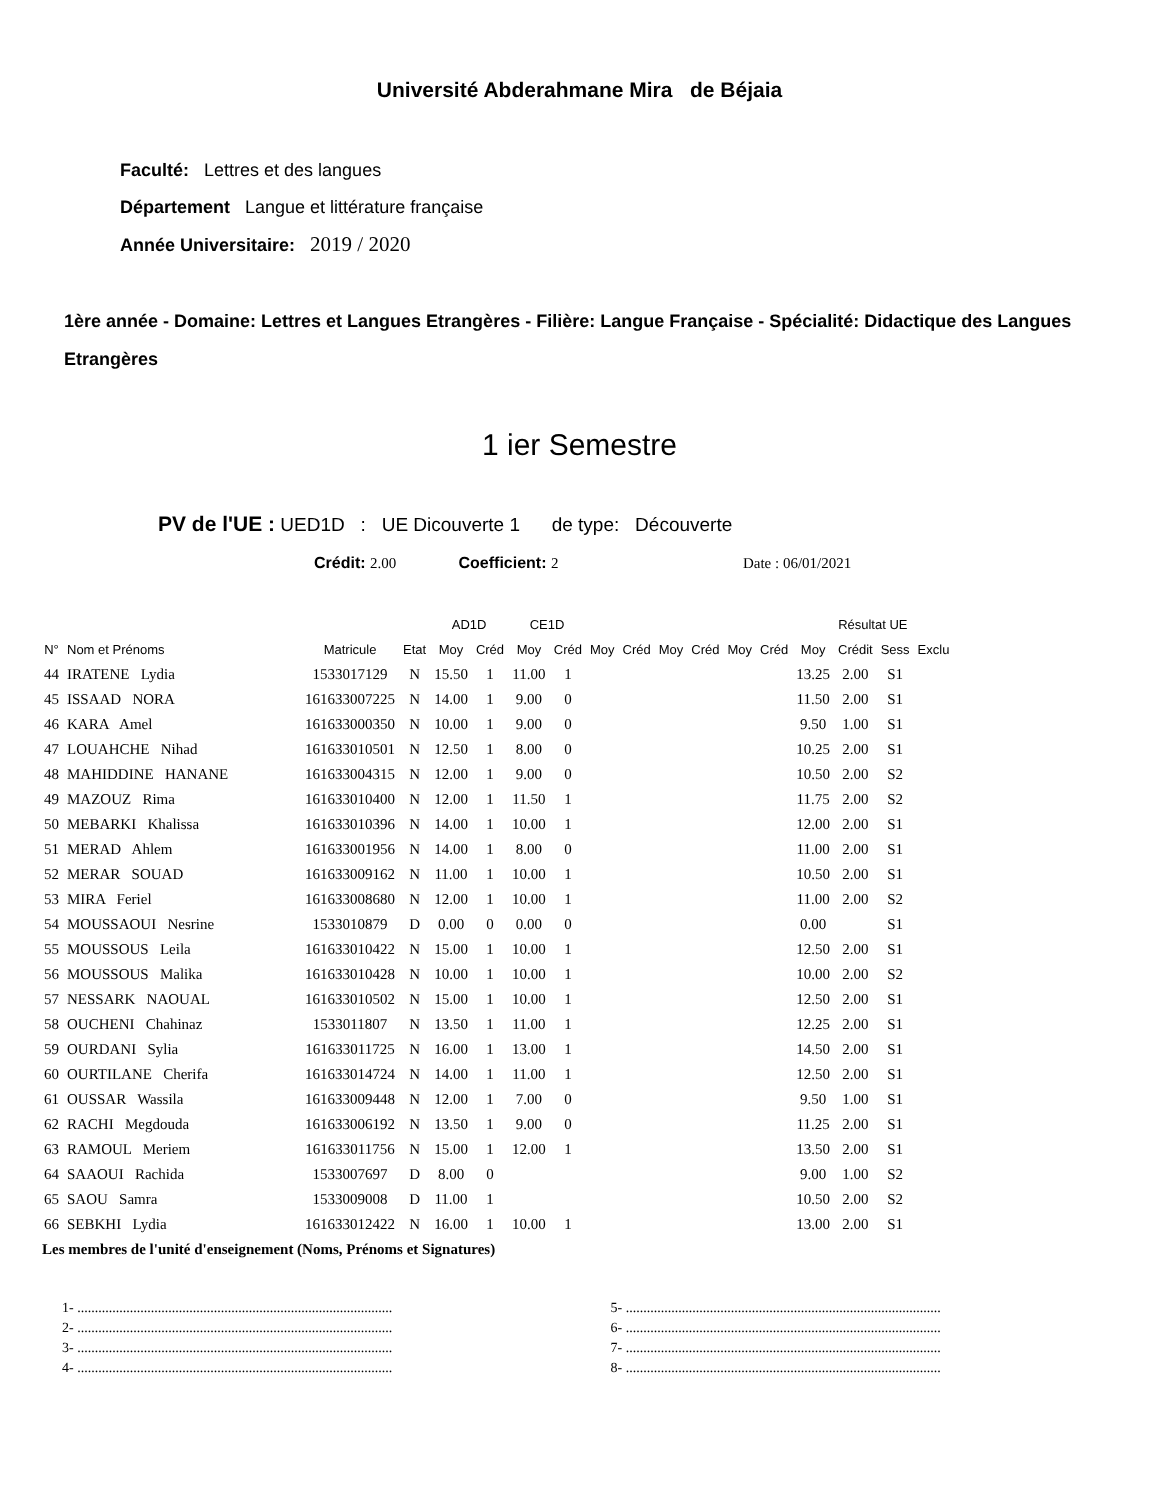Université Abderahmane Mira de Béjaia
Faculté: Lettres et des langues
Département Langue et littérature française
Année Universitaire: 2019 / 2020
1ère année - Domaine: Lettres et Langues Etrangères - Filière: Langue Française - Spécialité: Didactique des Langues Etrangères
1 ier Semestre
PV de l'UE : UED1D : UE Dicouverte 1 de type: Découverte
Crédit: 2.00 Coefficient: 2 Date : 06/01/2021
| | | | | AD1D | | CE1D | | | | | | | | Résultat UE | | | |
| --- | --- | --- | --- | --- | --- | --- | --- | --- | --- | --- | --- | --- | --- | --- | --- | --- | --- |
| N° | Nom et Prénoms | Matricule | Etat | Moy | Créd | Moy | Créd | Moy | Créd | Moy | Créd | Moy | Créd | Moy | Crédit | Sess | Exclu |
| 44 | IRATENE Lydia | 1533017129 | N | 15.50 | 1 | 11.00 | 1 | | | | | | | 13.25 | 2.00 | S1 | |
| 45 | ISSAAD NORA | 161633007225 | N | 14.00 | 1 | 9.00 | 0 | | | | | | | 11.50 | 2.00 | S1 | |
| 46 | KARA Amel | 161633000350 | N | 10.00 | 1 | 9.00 | 0 | | | | | | | 9.50 | 1.00 | S1 | |
| 47 | LOUAHCHE Nihad | 161633010501 | N | 12.50 | 1 | 8.00 | 0 | | | | | | | 10.25 | 2.00 | S1 | |
| 48 | MAHIDDINE HANANE | 161633004315 | N | 12.00 | 1 | 9.00 | 0 | | | | | | | 10.50 | 2.00 | S2 | |
| 49 | MAZOUZ Rima | 161633010400 | N | 12.00 | 1 | 11.50 | 1 | | | | | | | 11.75 | 2.00 | S2 | |
| 50 | MEBARKI Khalissa | 161633010396 | N | 14.00 | 1 | 10.00 | 1 | | | | | | | 12.00 | 2.00 | S1 | |
| 51 | MERAD Ahlem | 161633001956 | N | 14.00 | 1 | 8.00 | 0 | | | | | | | 11.00 | 2.00 | S1 | |
| 52 | MERAR SOUAD | 161633009162 | N | 11.00 | 1 | 10.00 | 1 | | | | | | | 10.50 | 2.00 | S1 | |
| 53 | MIRA Feriel | 161633008680 | N | 12.00 | 1 | 10.00 | 1 | | | | | | | 11.00 | 2.00 | S2 | |
| 54 | MOUSSAOUI Nesrine | 1533010879 | D | 0.00 | 0 | 0.00 | 0 | | | | | | | 0.00 | | S1 | |
| 55 | MOUSSOUS Leila | 161633010422 | N | 15.00 | 1 | 10.00 | 1 | | | | | | | 12.50 | 2.00 | S1 | |
| 56 | MOUSSOUS Malika | 161633010428 | N | 10.00 | 1 | 10.00 | 1 | | | | | | | 10.00 | 2.00 | S2 | |
| 57 | NESSARK NAOUAL | 161633010502 | N | 15.00 | 1 | 10.00 | 1 | | | | | | | 12.50 | 2.00 | S1 | |
| 58 | OUCHENI Chahinaz | 1533011807 | N | 13.50 | 1 | 11.00 | 1 | | | | | | | 12.25 | 2.00 | S1 | |
| 59 | OURDANI Sylia | 161633011725 | N | 16.00 | 1 | 13.00 | 1 | | | | | | | 14.50 | 2.00 | S1 | |
| 60 | OURTILANE Cherifa | 161633014724 | N | 14.00 | 1 | 11.00 | 1 | | | | | | | 12.50 | 2.00 | S1 | |
| 61 | OUSSAR Wassila | 161633009448 | N | 12.00 | 1 | 7.00 | 0 | | | | | | | 9.50 | 1.00 | S1 | |
| 62 | RACHI Megdouda | 161633006192 | N | 13.50 | 1 | 9.00 | 0 | | | | | | | 11.25 | 2.00 | S1 | |
| 63 | RAMOUL Meriem | 161633011756 | N | 15.00 | 1 | 12.00 | 1 | | | | | | | 13.50 | 2.00 | S1 | |
| 64 | SAAOUI Rachida | 1533007697 | D | 8.00 | 0 | | | | | | | | | 9.00 | 1.00 | S2 | |
| 65 | SAOU Samra | 1533009008 | D | 11.00 | 1 | | | | | | | | | 10.50 | 2.00 | S2 | |
| 66 | SEBKHI Lydia | 161633012422 | N | 16.00 | 1 | 10.00 | 1 | | | | | | | 13.00 | 2.00 | S1 | |
Les membres de l'unité d'enseignement (Noms, Prénoms et Signatures)
1- ..........................................................................................
2- ..........................................................................................
3- ..........................................................................................
4- ..........................................................................................
5- ..........................................................................................
6- ..........................................................................................
7- ..........................................................................................
8- ..........................................................................................